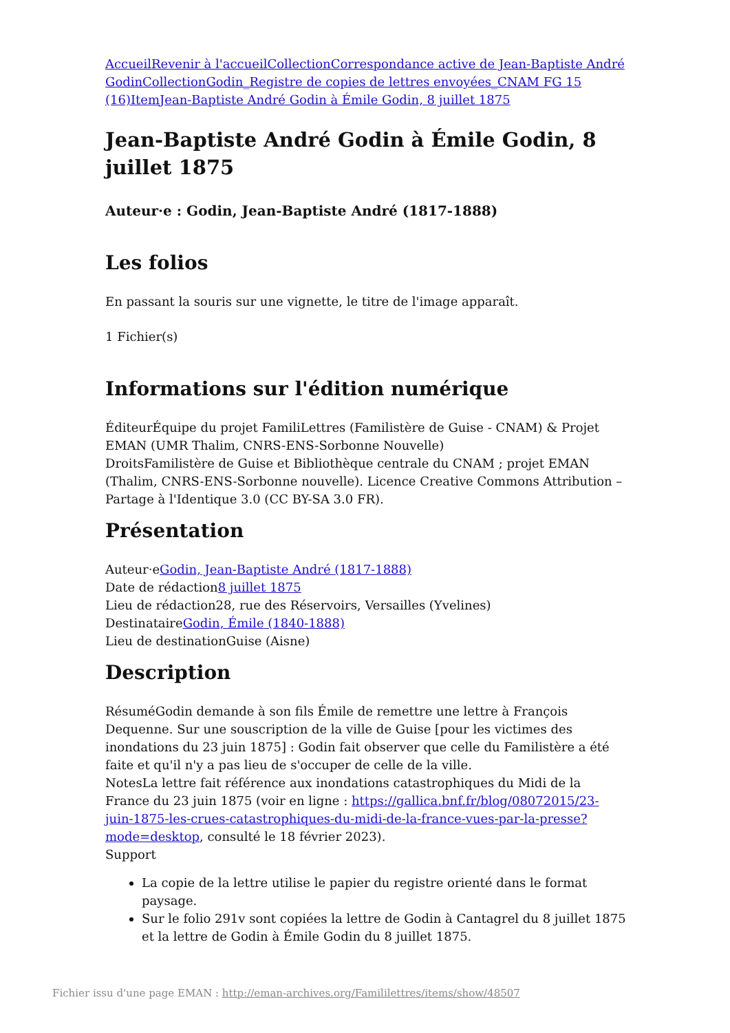Accueil Revenir à l'accueil Collection Correspondance active de Jean-Baptiste André Godin Collection Godin_Registre de copies de lettres envoyées_CNAM FG 15 (16) Item Jean-Baptiste André Godin à Émile Godin, 8 juillet 1875
Jean-Baptiste André Godin à Émile Godin, 8 juillet 1875
Auteur·e : Godin, Jean-Baptiste André (1817-1888)
Les folios
En passant la souris sur une vignette, le titre de l'image apparaît.
1 Fichier(s)
Informations sur l'édition numérique
ÉditeurÉquipe du projet FamiliLettres (Familistère de Guise - CNAM) & Projet EMAN (UMR Thalim, CNRS-ENS-Sorbonne Nouvelle)
DroitsFamilistère de Guise et Bibliothèque centrale du CNAM ; projet EMAN (Thalim, CNRS-ENS-Sorbonne nouvelle). Licence Creative Commons Attribution – Partage à l'Identique 3.0 (CC BY-SA 3.0 FR).
Présentation
Auteur·eGodin, Jean-Baptiste André (1817-1888)
Date de rédaction8 juillet 1875
Lieu de rédaction28, rue des Réservoirs, Versailles (Yvelines)
DestinataireGodin, Émile (1840-1888)
Lieu de destinationGuise (Aisne)
Description
RésuméGodin demande à son fils Émile de remettre une lettre à François Dequenne. Sur une souscription de la ville de Guise [pour les victimes des inondations du 23 juin 1875] : Godin fait observer que celle du Familistère a été faite et qu'il n'y a pas lieu de s'occuper de celle de la ville.
NotesLa lettre fait référence aux inondations catastrophiques du Midi de la France du 23 juin 1875 (voir en ligne : https://gallica.bnf.fr/blog/08072015/23-juin-1875-les-crues-catastrophiques-du-midi-de-la-france-vues-par-la-presse?mode=desktop, consulté le 18 février 2023).
Support
La copie de la lettre utilise le papier du registre orienté dans le format paysage.
Sur le folio 291v sont copiées la lettre de Godin à Cantagrel du 8 juillet 1875 et la lettre de Godin à Émile Godin du 8 juillet 1875.
Fichier issu d'une page EMAN : http://eman-archives.org/Famililettres/items/show/48507